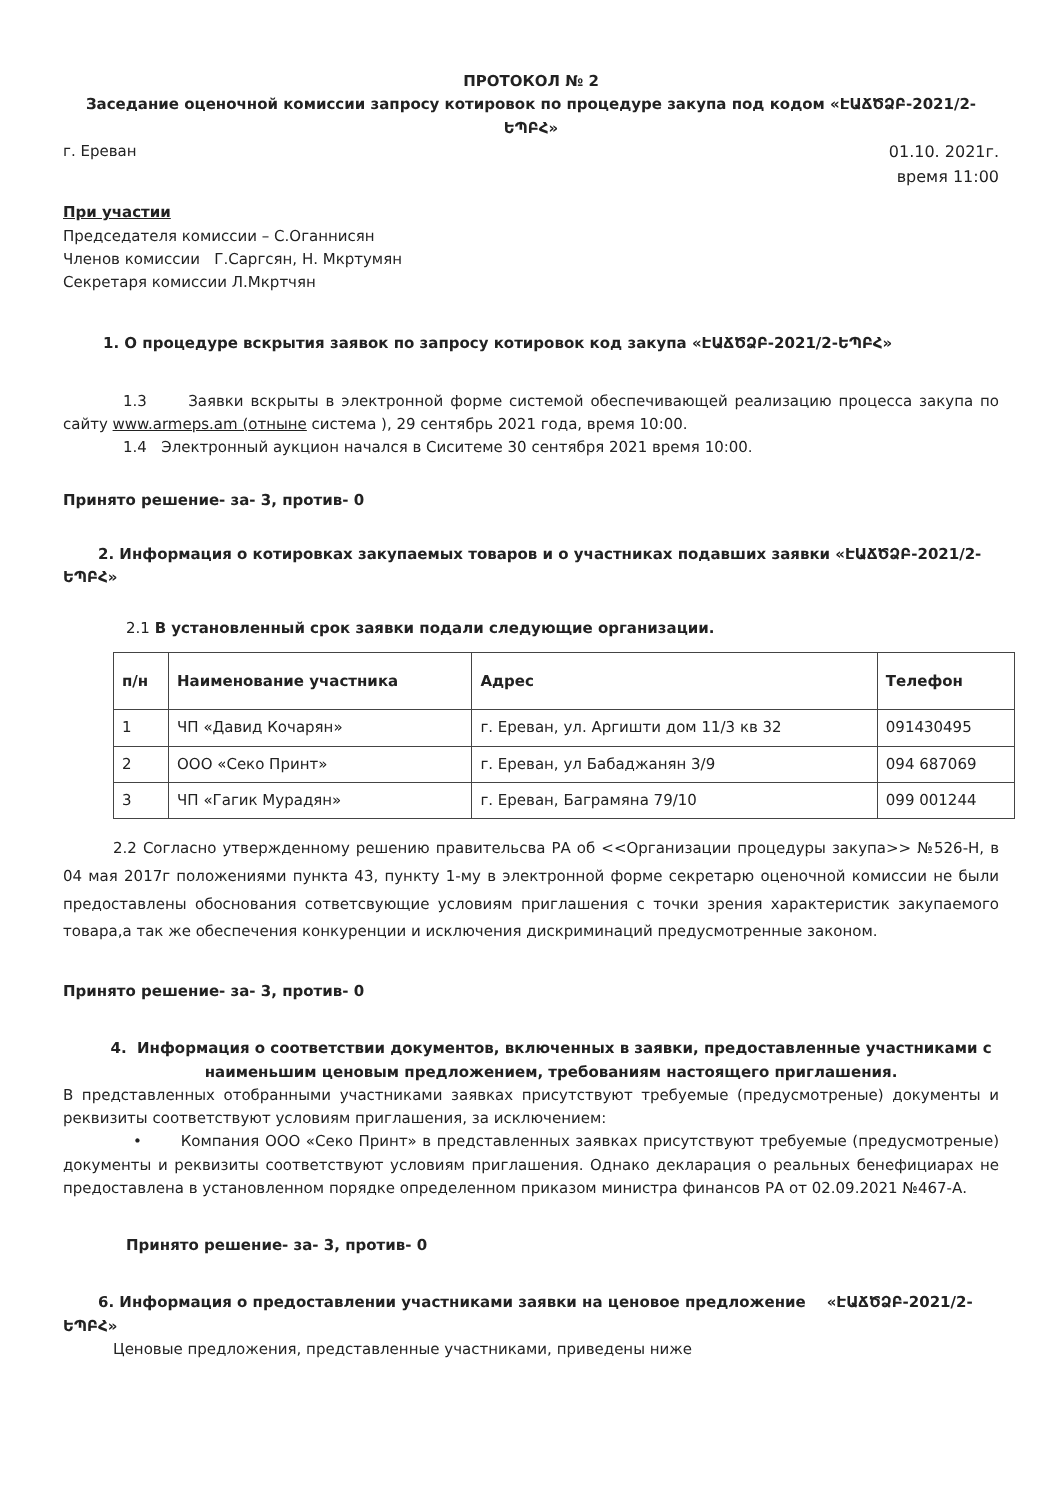ПРОТОКОЛ № 2
Заседание оценочной комиссии запросу котировок по процедуре закупа под кодом «ԷԱՃԾՁԲ-2021/2-ԵՊԲՀ»
г. Ереван 01.10. 2021г.
время 11:00
При участии
Председателя комиссии – С.Оганнисян
Членов комиссии Г.Саргсян, Н. Мкртумян
Секретаря комиссии Л.Мкртчян
1. О процедуре вскрытия заявок по запросу котировок код закупа «ԷԱՃԾՁԲ-2021/2-ԵՊԲՀ»
1.3 Заявки вскрыты в электронной форме системой обеспечивающей реализацию процесса закупа по сайту www.armeps.am (отныне система ), 29 сентябрь 2021 года, время 10:00.
1.4 Электронный аукцион начался в Сиситеме 30 сентября 2021 время 10:00.
Принято решение- за- 3, против- 0
2. Информация о котировках закупаемых товаров и о участниках подавших заявки «ԷԱՃԾՁԲ-2021/2-ԵՊԲՀ»
2.1 В установленный срок заявки подали следующие организации.
| п/н | Наименование участника | Адрес | Телефон |
| --- | --- | --- | --- |
| 1 | ЧП «Давид Кочарян» | г. Ереван, ул. Аргишти дом 11/3 кв 32 | 091430495 |
| 2 | ООО «Секо Принт» | г. Ереван, ул Бабаджанян 3/9 | 094 687069 |
| 3 | ЧП «Гагик Мурадян» | г. Ереван, Баграмяна 79/10 | 099 001244 |
2.2 Согласно утвержденному решению правительсва РА об <<Организации процедуры закупа>> №526-Н, в 04 мая 2017г положениями пункта 43, пункту 1-му в электронной форме секретарю оценочной комиссии не были предоставлены обоснования сответсвующие условиям приглашения с точки зрения характеристик закупаемого товара,а так же обеспечения конкуренции и исключения дискриминаций предусмотренные законом.
Принято решение- за- 3, против- 0
4. Информация о соответствии документов, включенных в заявки, предоставленные участниками с наименьшим ценовым предложением, требованиям настоящего приглашения.
В представленных отобранными участниками заявках присутствуют требуемые (предусмотреные) документы и реквизиты соответствуют условиям приглашения, за исключением:
• Компания ООО «Секо Принт» в представленных заявках присутствуют требуемые (предусмотреные) документы и реквизиты соответствуют условиям приглашения. Однако декларация о реальных бенефициарах не предоставлена в установленном порядке определенном приказом министра финансов РА от 02.09.2021 №467-А.
Принято решение- за- 3, против- 0
6. Информация о предоставлении участниками заявки на ценовое предложение «ԷԱՃԾՁԲ-2021/2-ԵՊԲՀ»
Ценовые предложения, представленные участниками, приведены ниже